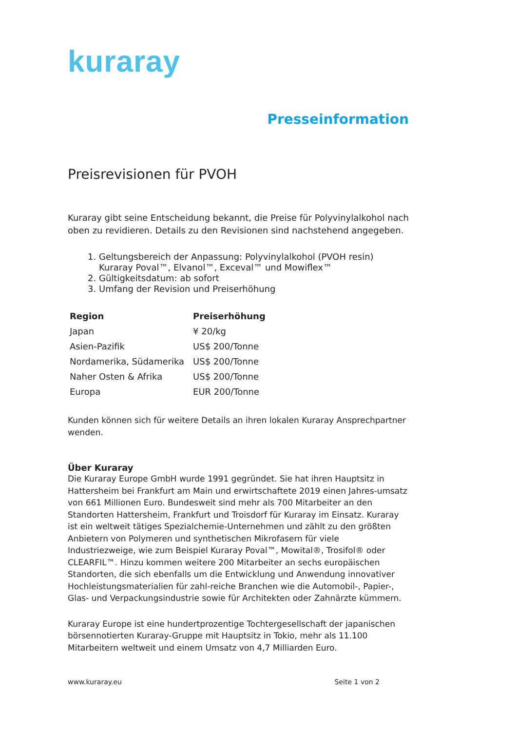kuraray
Presseinformation
Preisrevisionen für PVOH
Kuraray gibt seine Entscheidung bekannt, die Preise für Polyvinylalkohol nach oben zu revidieren. Details zu den Revisionen sind nachstehend angegeben.
1. Geltungsbereich der Anpassung: Polyvinylalkohol (PVOH resin) Kuraray Poval™, Elvanol™, Exceval™ und Mowiflex™
2. Gültigkeitsdatum: ab sofort
3. Umfang der Revision und Preiserhöhung
| Region | Preiserhöhung |
| --- | --- |
| Japan | ¥ 20/kg |
| Asien-Pazifik | US$ 200/Tonne |
| Nordamerika, Südamerika | US$ 200/Tonne |
| Naher Osten & Afrika | US$ 200/Tonne |
| Europa | EUR 200/Tonne |
Kunden können sich für weitere Details an ihren lokalen Kuraray Ansprechpartner wenden.
Über Kuraray
Die Kuraray Europe GmbH wurde 1991 gegründet. Sie hat ihren Hauptsitz in Hattersheim bei Frankfurt am Main und erwirtschaftete 2019 einen Jahres-umsatz von 661 Millionen Euro. Bundesweit sind mehr als 700 Mitarbeiter an den Standorten Hattersheim, Frankfurt und Troisdorf für Kuraray im Einsatz. Kuraray ist ein weltweit tätiges Spezialchemie-Unternehmen und zählt zu den größten Anbietern von Polymeren und synthetischen Mikrofasern für viele Industriezweige, wie zum Beispiel Kuraray Poval™, Mowital®, Trosifol® oder CLEARFIL™. Hinzu kommen weitere 200 Mitarbeiter an sechs europäischen Standorten, die sich ebenfalls um die Entwicklung und Anwendung innovativer Hochleistungsmaterialien für zahl-reiche Branchen wie die Automobil-, Papier-, Glas- und Verpackungsindustrie sowie für Architekten oder Zahnärzte kümmern.
Kuraray Europe ist eine hundertprozentige Tochtergesellschaft der japanischen börsennotierten Kuraray-Gruppe mit Hauptsitz in Tokio, mehr als 11.100 Mitarbeitern weltweit und einem Umsatz von 4,7 Milliarden Euro.
www.kuraray.eu Seite 1 von 2